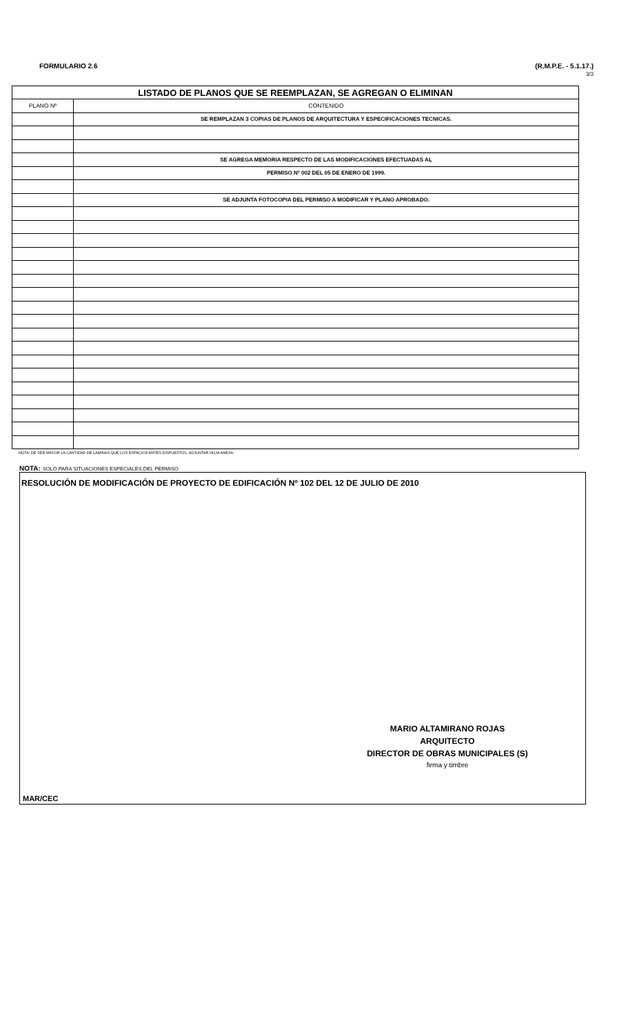FORMULARIO 2.6 (R.M.P.E. - 5.1.17.)
3/3
| LISTADO DE PLANOS QUE SE REEMPLAZAN, SE AGREGAN O ELIMINAN | |
| --- | --- |
| PLANO Nº | CONTENIDO |
| | SE REMPLAZAN 3 COPIAS DE PLANOS DE ARQUITECTURA Y ESPECIFICACIONES TECNICAS. |
| | SE AGREGA MEMORIA RESPECTO DE LAS MODIFICACIONES EFECTUADAS AL |
| | PERMISO Nº 002 DEL 05 DE ENERO DE 1999. |
| | SE ADJUNTA FOTOCOPIA DEL PERMISO A MODIFICAR Y PLANO APROBADO. |
NOTA: DE SER MAYOR LA CANTIDAD DE LAMINAS QUE LOS ESPACIOS ANTES DISPUESTOS, ADJUNTAR HOJA ANEXA.
NOTA: SOLO PARA SITUACIONES ESPECIALES DEL PERMISO
RESOLUCIÓN DE MODIFICACIÓN DE PROYECTO DE EDIFICACIÓN Nº 102 DEL 12 DE JULIO DE 2010
MARIO ALTAMIRANO ROJAS
ARQUITECTO
DIRECTOR DE OBRAS MUNICIPALES (S)
firma y timbre
MAR/CEC